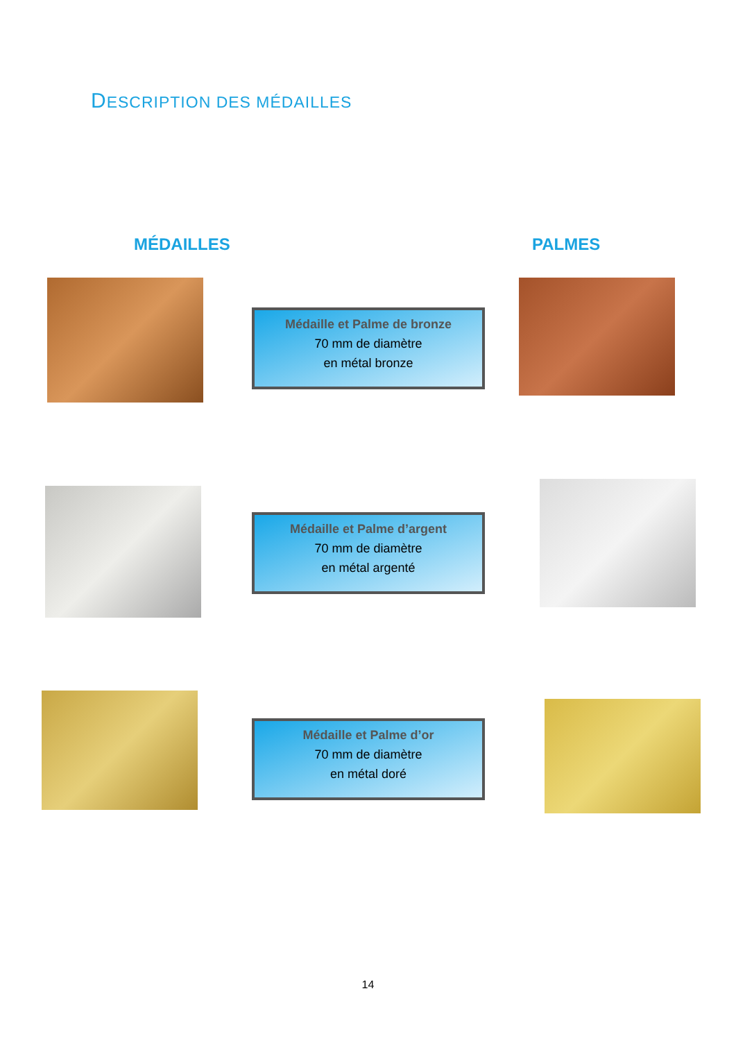DESCRIPTION DES MÉDAILLES
MÉDAILLES PALMES
Médaille et Palme de bronze
70 mm de diamètre
en métal bronze
Médaille et Palme d’argent
70 mm de diamètre
en métal argenté
Médaille et Palme d’or
70 mm de diamètre
en métal doré
14